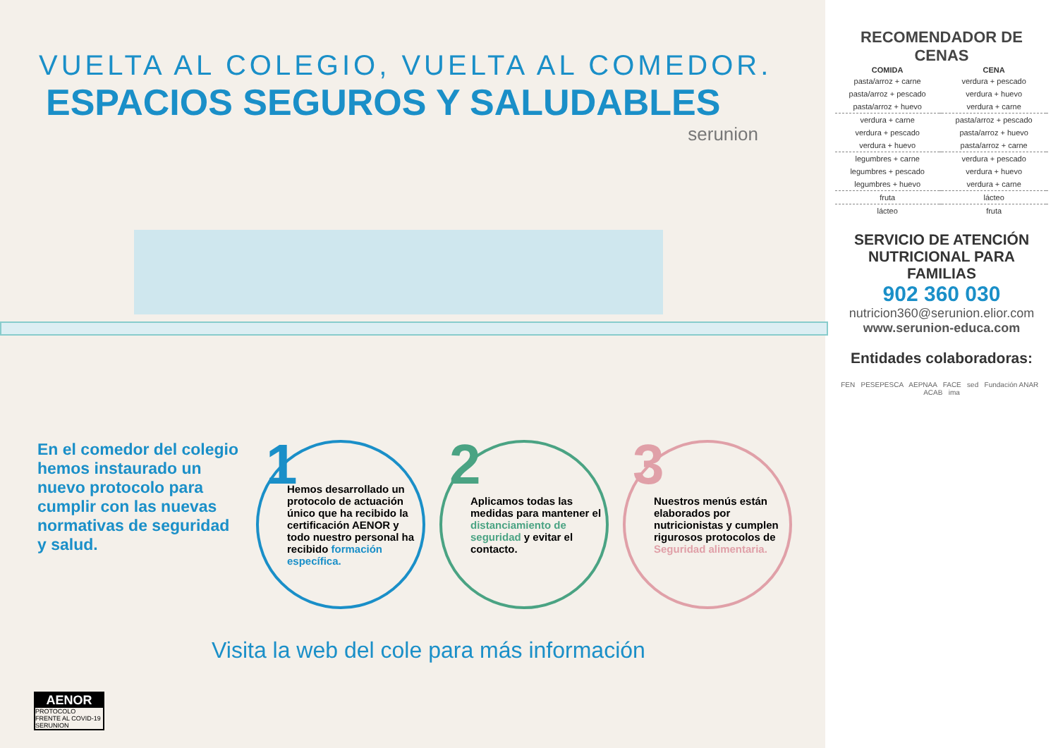VUELTA AL COLEGIO, VUELTA AL COMEDOR.
ESPACIOS SEGUROS Y SALUDABLES
serunion
En el comedor del colegio hemos instaurado un nuevo protocolo para cumplir con las nuevas normativas de seguridad y salud.
1 Hemos desarrollado un protocolo de actuación único que ha recibido la certificación AENOR y todo nuestro personal ha recibido formación específica.
2 Aplicamos todas las medidas para mantener el distanciamiento de seguridad y evitar el contacto.
3 Nuestros menús están elaborados por nutricionistas y cumplen rigurosos protocolos de Seguridad alimentaria.
Visita la web del cole para más información
AENOR
PROTOCOLO
FRENTE AL COVID-19
SERUNION
RECOMENDADOR DE CENAS
| COMIDA | | CENA | |
| --- | --- | --- | --- |
| pasta/arroz + carne | | verdura + pescado | |
| pasta/arroz + pescado | | verdura + huevo | |
| pasta/arroz + huevo | | verdura + carne | |
| verdura + carne | | pasta/arroz + pescado | |
| verdura + pescado | | pasta/arroz + huevo | |
| verdura + huevo | | pasta/arroz + carne | |
| legumbres + carne | | verdura + pescado | |
| legumbres + pescado | | verdura + huevo | |
| legumbres + huevo | | verdura + carne | |
| fruta | | lácteo | |
| lácteo | | fruta | |
SERVICIO DE ATENCIÓN NUTRICIONAL PARA FAMILIAS
902 360 030
nutricion360@serunion.elior.com
www.serunion-educa.com
Entidades colaboradoras:
FEN PESEPESCA AEPNAA FACE sed Fundación ANAR ACAB ima